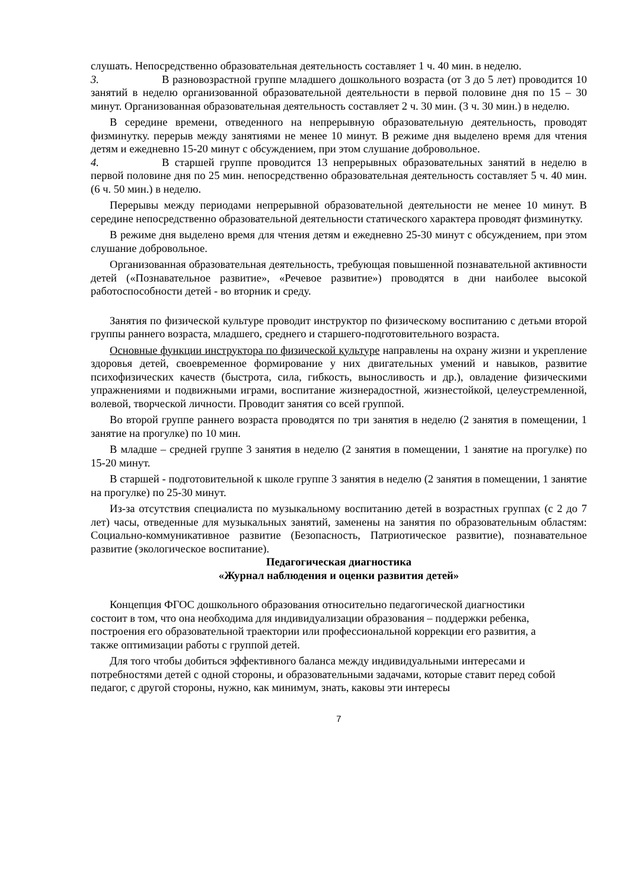слушать. Непосредственно образовательная деятельность составляет 1 ч. 40 мин. в неделю.
3. В разновозрастной группе младшего дошкольного возраста (от 3 до 5 лет) проводится 10 занятий в неделю организованной образовательной деятельности в первой половине дня по 15 – 30 минут. Организованная образовательная деятельность составляет 2 ч. 30 мин. (3 ч. 30 мин.) в неделю.
В середине времени, отведенного на непрерывную образовательную деятельность, проводят физминутку. перерыв между занятиями не менее 10 минут. В режиме дня выделено время для чтения детям и ежедневно 15-20 минут с обсуждением, при этом слушание добровольное.
4. В старшей группе проводится 13 непрерывных образовательных занятий в неделю в первой половине дня по 25 мин. непосредственно образовательная деятельность составляет 5 ч. 40 мин. (6 ч. 50 мин.) в неделю.
Перерывы между периодами непрерывной образовательной деятельности не менее 10 минут. В середине непосредственно образовательной деятельности статического характера проводят физминутку.
В режиме дня выделено время для чтения детям и ежедневно 25-30 минут с обсуждением, при этом слушание добровольное.
Организованная образовательная деятельность, требующая повышенной познавательной активности детей («Познавательное развитие», «Речевое развитие») проводятся в дни наиболее высокой работоспособности детей - во вторник и среду.
Занятия по физической культуре проводит инструктор по физическому воспитанию с детьми второй группы раннего возраста, младшего, среднего и старшего-подготовительного возраста.
Основные функции инструктора по физической культуре направлены на охрану жизни и укрепление здоровья детей, своевременное формирование у них двигательных умений и навыков, развитие психофизических качеств (быстрота, сила, гибкость, выносливость и др.), овладение физическими упражнениями и подвижными играми, воспитание жизнерадостной, жизнестойкой, целеустремленной, волевой, творческой личности. Проводит занятия со всей группой.
Во второй группе раннего возраста проводятся по три занятия в неделю (2 занятия в помещении, 1 занятие на прогулке) по 10 мин.
В младше – средней группе 3 занятия в неделю (2 занятия в помещении, 1 занятие на прогулке) по 15-20 минут.
В старшей - подготовительной к школе группе 3 занятия в неделю (2 занятия в помещении, 1 занятие на прогулке) по 25-30 минут.
Из-за отсутствия специалиста по музыкальному воспитанию детей в возрастных группах (с 2 до 7 лет) часы, отведенные для музыкальных занятий, заменены на занятия по образовательным областям: Социально-коммуникативное развитие (Безопасность, Патриотическое развитие), познавательное развитие (экологическое воспитание).
Педагогическая диагностика
«Журнал наблюдения и оценки развития детей»
Концепция ФГОС дошкольного образования относительно педагогической диагностики состоит в том, что она необходима для индивидуализации образования – поддержки ребенка, построения его образовательной траектории или профессиональной коррекции его развития, а также оптимизации работы с группой детей.
Для того чтобы добиться эффективного баланса между индивидуальными интересами и потребностями детей с одной стороны, и образовательными задачами, которые ставит перед собой педагог, с другой стороны, нужно, как минимум, знать, каковы эти интересы
7